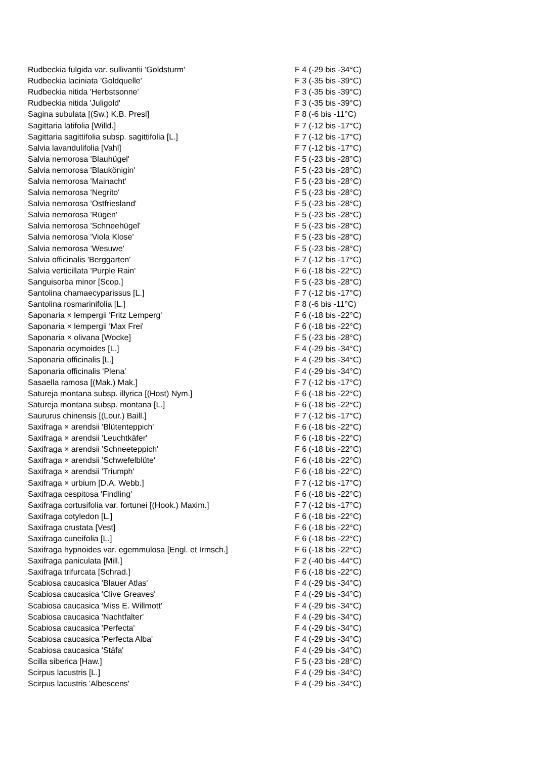| Rudbeckia fulgida var. sullivantii 'Goldsturm' | F 4 (-29 bis -34°C) |
| Rudbeckia laciniata 'Goldquelle' | F 3 (-35 bis -39°C) |
| Rudbeckia nitida 'Herbstsonne' | F 3 (-35 bis -39°C) |
| Rudbeckia nitida 'Juligold' | F 3 (-35 bis -39°C) |
| Sagina subulata [(Sw.) K.B. Presl] | F 8 (-6 bis -11°C) |
| Sagittaria latifolia [Willd.] | F 7 (-12 bis -17°C) |
| Sagittaria sagittifolia subsp. sagittifolia [L.] | F 7 (-12 bis -17°C) |
| Salvia lavandulifolia [Vahl] | F 7 (-12 bis -17°C) |
| Salvia nemorosa 'Blauhügel' | F 5 (-23 bis -28°C) |
| Salvia nemorosa 'Blaukönigin' | F 5 (-23 bis -28°C) |
| Salvia nemorosa 'Mainacht' | F 5 (-23 bis -28°C) |
| Salvia nemorosa 'Negrito' | F 5 (-23 bis -28°C) |
| Salvia nemorosa 'Ostfriesland' | F 5 (-23 bis -28°C) |
| Salvia nemorosa 'Rügen' | F 5 (-23 bis -28°C) |
| Salvia nemorosa 'Schneehügel' | F 5 (-23 bis -28°C) |
| Salvia nemorosa 'Viola Klose' | F 5 (-23 bis -28°C) |
| Salvia nemorosa 'Wesuwe' | F 5 (-23 bis -28°C) |
| Salvia officinalis 'Berggarten' | F 7 (-12 bis -17°C) |
| Salvia verticillata 'Purple Rain' | F 6 (-18 bis -22°C) |
| Sanguisorba minor [Scop.] | F 5 (-23 bis -28°C) |
| Santolina chamaecyparissus [L.] | F 7 (-12 bis -17°C) |
| Santolina rosmarinifolia [L.] | F 8 (-6 bis -11°C) |
| Saponaria × lempergii 'Fritz Lemperg' | F 6 (-18 bis -22°C) |
| Saponaria × lempergii 'Max Frei' | F 6 (-18 bis -22°C) |
| Saponaria × olivana [Wocke] | F 5 (-23 bis -28°C) |
| Saponaria ocymoides [L.] | F 4 (-29 bis -34°C) |
| Saponaria officinalis [L.] | F 4 (-29 bis -34°C) |
| Saponaria officinalis 'Plena' | F 4 (-29 bis -34°C) |
| Sasaella ramosa [(Mak.) Mak.] | F 7 (-12 bis -17°C) |
| Satureja montana subsp. illyrica [(Host) Nym.] | F 6 (-18 bis -22°C) |
| Satureja montana subsp. montana [L.] | F 6 (-18 bis -22°C) |
| Saururus chinensis [(Lour.) Baill.] | F 7 (-12 bis -17°C) |
| Saxifraga × arendsii 'Blütenteppich' | F 6 (-18 bis -22°C) |
| Saxifraga × arendsii 'Leuchtkäfer' | F 6 (-18 bis -22°C) |
| Saxifraga × arendsii 'Schneeteppich' | F 6 (-18 bis -22°C) |
| Saxifraga × arendsii 'Schwefelblüte' | F 6 (-18 bis -22°C) |
| Saxifraga × arendsii 'Triumph' | F 6 (-18 bis -22°C) |
| Saxifraga × urbium [D.A. Webb.] | F 7 (-12 bis -17°C) |
| Saxifraga cespitosa 'Findling' | F 6 (-18 bis -22°C) |
| Saxifraga cortusifolia var. fortunei [(Hook.) Maxim.] | F 7 (-12 bis -17°C) |
| Saxifraga cotyledon [L.] | F 6 (-18 bis -22°C) |
| Saxifraga crustata [Vest] | F 6 (-18 bis -22°C) |
| Saxifraga cuneifolia [L.] | F 6 (-18 bis -22°C) |
| Saxifraga hypnoides var. egemmulosa [Engl. et Irmsch.] | F 6 (-18 bis -22°C) |
| Saxifraga paniculata [Mill.] | F 2 (-40 bis -44°C) |
| Saxifraga trifurcata [Schrad.] | F 6 (-18 bis -22°C) |
| Scabiosa caucasica 'Blauer Atlas' | F 4 (-29 bis -34°C) |
| Scabiosa caucasica 'Clive Greaves' | F 4 (-29 bis -34°C) |
| Scabiosa caucasica 'Miss E. Willmott' | F 4 (-29 bis -34°C) |
| Scabiosa caucasica 'Nachtfalter' | F 4 (-29 bis -34°C) |
| Scabiosa caucasica 'Perfecta' | F 4 (-29 bis -34°C) |
| Scabiosa caucasica 'Perfecta Alba' | F 4 (-29 bis -34°C) |
| Scabiosa caucasica 'Stäfa' | F 4 (-29 bis -34°C) |
| Scilla siberica [Haw.] | F 5 (-23 bis -28°C) |
| Scirpus lacustris [L.] | F 4 (-29 bis -34°C) |
| Scirpus lacustris 'Albescens' | F 4 (-29 bis -34°C) |